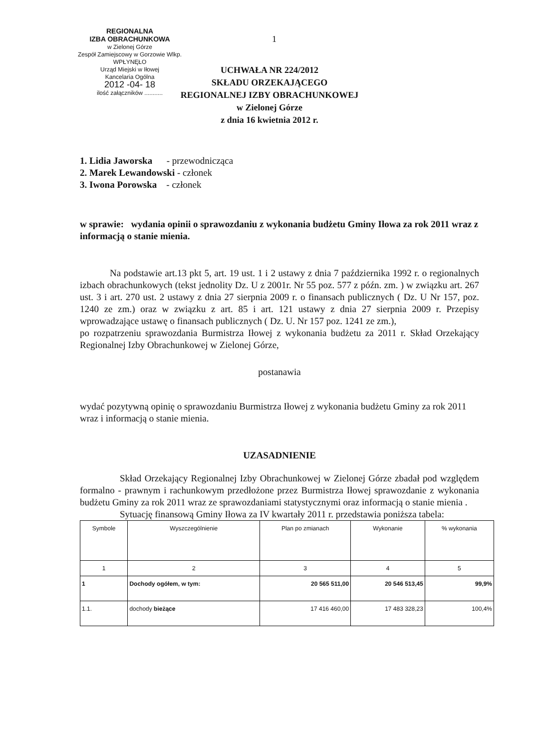REGIONALNA
IZBA OBRACHUNKOWA
w Zielonej Górze
Zespół Zamiejscowy w Gorzowie Wlkp.
WPŁYNĘŁO
Urząd Miejski w Iłowej
Kancelaria Ogólna
2012 -04- 18
ilość załączników ...........
1
UCHWAŁA NR 224/2012
SKŁADU ORZEKAJĄCEGO
REGIONALNEJ IZBY OBRACHUNKOWEJ
w Zielonej Górze
z dnia 16 kwietnia 2012 r.
1. Lidia Jaworska - przewodnicząca
2. Marek Lewandowski - członek
3. Iwona Porowska - członek
w sprawie: wydania opinii o sprawozdaniu z wykonania budżetu Gminy Iłowa za rok 2011 wraz z informacją o stanie mienia.
Na podstawie art.13 pkt 5, art. 19 ust. 1 i 2 ustawy z dnia 7 października 1992 r. o regionalnych izbach obrachunkowych (tekst jednolity Dz. U z 2001r. Nr 55 poz. 577 z późn. zm. ) w związku art. 267 ust. 3 i art. 270 ust. 2 ustawy z dnia 27 sierpnia 2009 r. o finansach publicznych ( Dz. U Nr 157, poz. 1240 ze zm.) oraz w związku z art. 85 i art. 121 ustawy z dnia 27 sierpnia 2009 r. Przepisy wprowadzające ustawę o finansach publicznych ( Dz. U. Nr 157 poz. 1241 ze zm.),
po rozpatrzeniu sprawozdania Burmistrza Iłowej z wykonania budżetu za 2011 r. Skład Orzekający Regionalnej Izby Obrachunkowej w Zielonej Górze,
postanawia
wydać pozytywną opinię o sprawozdaniu Burmistrza Iłowej z wykonania budżetu Gminy za rok 2011 wraz i informacją o stanie mienia.
UZASADNIENIE
Skład Orzekający Regionalnej Izby Obrachunkowej w Zielonej Górze zbadał pod względem formalno - prawnym i rachunkowym przedłożone przez Burmistrza Iłowej sprawozdanie z wykonania budżetu Gminy za rok 2011 wraz ze sprawozdaniami statystycznymi oraz informacją o stanie mienia .
Sytuację finansową Gminy Iłowa za IV kwartały 2011 r. przedstawia poniższa tabela:
| Symbole | Wyszczególnienie | Plan po zmianach | Wykonanie | % wykonania |
| --- | --- | --- | --- | --- |
| 1 | 2 | 3 | 4 | 5 |
| 1 | Dochody ogółem, w tym: | 20 565 511,00 | 20 546 513,45 | 99,9% |
| 1.1. | dochody bieżące | 17 416 460,00 | 17 483 328,23 | 100,4% |